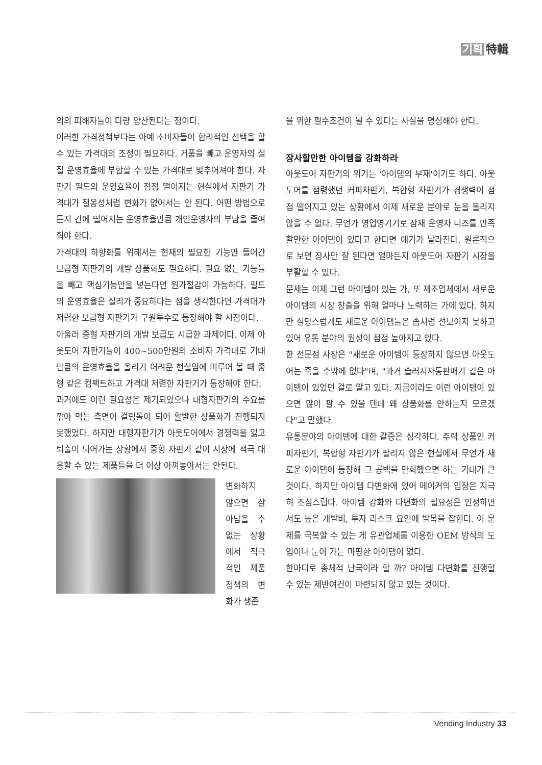기획 特輯
의의 피해자들이 다량 양산된다는 점이다.
이러한 가격정책보다는 아예 소비자들이 합리적인 선택을 할 수 있는 가격대의 조정이 필요하다. 거품을 빼고 운영자의 실질 운영효율에 부합할 수 있는 가격대로 맞추어져야 한다. 자판기 필드의 운영효율이 점점 떨어지는 현실에서 자판기 가격대가 철옹성처럼 변화가 없어서는 안 된다. 어떤 방법으로든지 간에 떨어지는 운영효율만큼 개인운영자의 부담을 줄여줘야 한다.
가격대의 하향화를 위해서는 현재의 필요한 기능만 들어간 보급형 자판기의 개발 상품화도 필요하다. 필요 없는 기능들을 빼고 핵심기능만을 넣는다면 원가절감이 가능하다. 필드의 운영효율은 실리가 중요하다는 점을 생각한다면 가격대가 저렴한 보급형 자판기가 구원투수로 등장해야 할 시점이다.
아울러 중형 자판기의 개발 보급도 시급한 과제이다. 이제 아웃도어 자판기들이 400~500만원의 소비자 가격대로 기대만큼의 운영효율을 올리기 어려운 현실임에 미루어 볼 때 중형 같은 컴팩트하고 가격대 저렴한 자판기가 등장해야 한다.
과거에도 이런 필요성은 제기되었으나 대형자판기의 수요를 깎아 먹는 측면이 걸림돌이 되어 활발한 상품화가 진행되지 못했었다. 하지만 대형자판기가 아웃도어에서 경쟁력을 잃고 퇴출이 되어가는 상황에서 중형 자판기 같이 시장에 적극 대응할 수 있는 제품들을 더 이상 아껴놓아서는 안된다.
변화하지 않으면 살아남을 수 없는 상황에서 적극적인 제품 정책의 변화가 생존
을 위한 필수조건이 될 수 있다는 사실을 명심해야 한다.
장사할만한 아이템을 강화하라
아웃도어 자판기의 위기는 '아이템의 부재'이기도 하다. 아웃도어를 점령했던 커피자판기, 복합형 자판기가 경쟁력이 점점 떨어지고 있는 상황에서 이제 새로운 분야로 눈을 돌리지 않을 수 없다. 무언가 영업영기기로 잠재 운영자 니즈를 만족할만한 아이템이 있다고 한다면 얘기가 달라진다. 원론적으로 보면 장사만 잘 된다면 얼마든지 아웃도어 자판기 시장을 부활할 수 있다.
문제는 이제 그런 아이템이 있는 가, 또 제조업체에서 새로운 아이템의 시장 창출을 위해 얼마나 노력하는 가에 있다. 하지만 실망스럽게도 새로운 아이템들은 좀처럼 선보이지 못하고 있어 유통 분야의 원성이 점점 높아지고 있다.
한 전문점 사장은 "새로운 아이템이 등장하지 않으면 아웃도어는 죽을 수밖에 없다"며, "과거 슬러시자동판매기 같은 아이템이 있었던 걸로 알고 있다. 지금이라도 이런 아이템이 있으면 많이 팔 수 있을 텐데 왜 상품화를 안하는지 모르겠다"고 말했다.
유통분야의 아이템에 대한 갈증은 심각하다. 주력 상품인 커피자판기, 복합형 자판기가 팔리지 않은 현실에서 무언가 새로운 아이템이 등장해 그 공백을 만회했으면 하는 기대가 큰 것이다. 하지만 아이템 다변화에 있어 메이커의 입장은 지극히 조심스럽다. 아이템 강화와 다변화의 필요성은 인정하면서도 높은 개발비, 투자 리스크 요인에 발목을 잡힌다. 이 문제를 극복할 수 있는 게 유관업체를 이용한 OEM 방식의 도입이나 눈이 가는 마땅한 아이템이 없다.
한마디로 총체적 난국이라 할 까? 아이템 다변화를 진행할 수 있는 제반여건이 마련되지 않고 있는 것이다.
Vending Industry 33